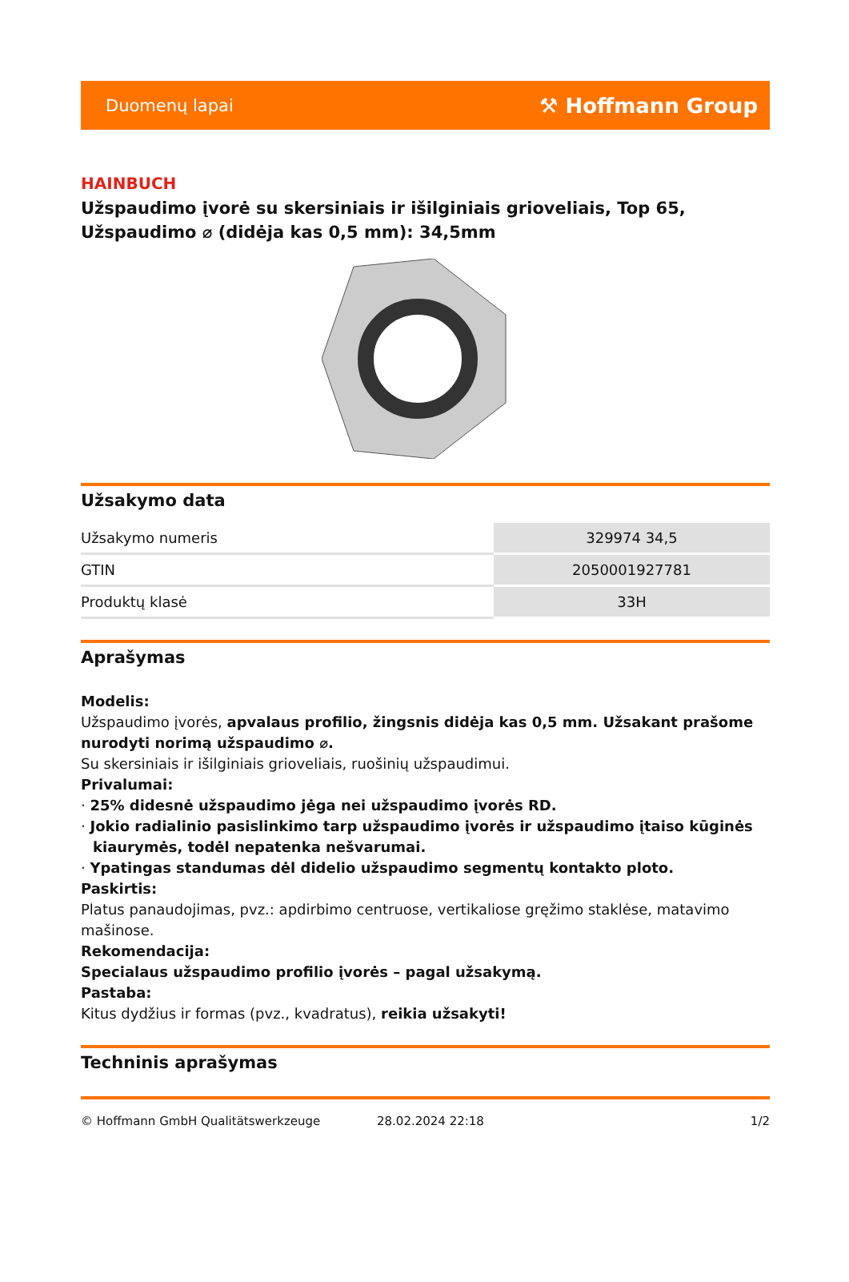Duomenų lapai ⚒ Hoffmann Group
HAINBUCH
Užspaudimo įvorė su skersiniais ir išilginiais grioveliais, Top 65, Užspaudimo ⌀ (didėja kas 0,5 mm): 34,5mm
Užsakymo data
| Užsakymo numeris | 329974 34,5 |
| GTIN | 2050001927781 |
| Produktų klasė | 33H |
Aprašymas
Modelis:
Užspaudimo įvorės, apvalaus profilio, žingsnis didėja kas 0,5 mm. Užsakant prašome nurodyti norimą užspaudimo ⌀.
Su skersiniais ir išilginiais grioveliais, ruošinių užspaudimui.
Privalumai:
· 25% didesnė užspaudimo jėga nei užspaudimo įvorės RD.
· Jokio radialinio pasislinkimo tarp užspaudimo įvorės ir užspaudimo įtaiso kūginės kiaurymės, todėl nepatenka nešvarumai.
· Ypatingas standumas dėl didelio užspaudimo segmentų kontakto ploto.
Paskirtis:
Platus panaudojimas, pvz.: apdirbimo centruose, vertikaliose gręžimo staklėse, matavimo mašinose.
Rekomendacija:
Specialaus užspaudimo profilio įvorės – pagal užsakymą.
Pastaba:
Kitus dydžius ir formas (pvz., kvadratus), reikia užsakyti!
Techninis aprašymas
© Hoffmann GmbH Qualitätswerkzeuge 28.02.2024 22:18 1/2